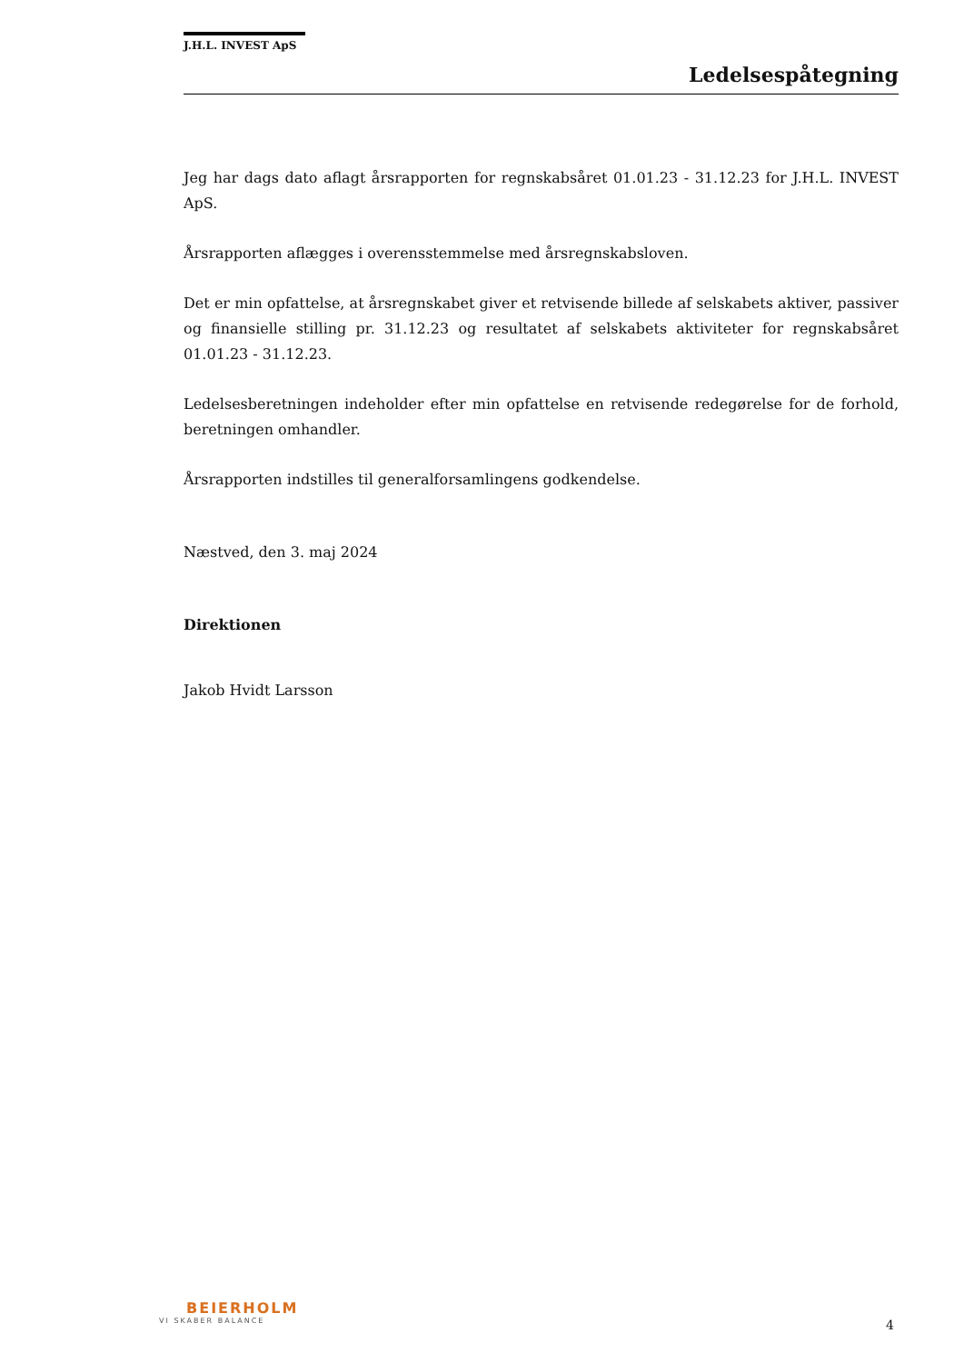J.H.L. INVEST ApS
Ledelsespåtegning
Jeg har dags dato aflagt årsrapporten for regnskabsåret 01.01.23 - 31.12.23 for J.H.L. INVEST ApS.
Årsrapporten aflægges i overensstemmelse med årsregnskabsloven.
Det er min opfattelse, at årsregnskabet giver et retvisende billede af selskabets aktiver, passiver og finansielle stilling pr. 31.12.23 og resultatet af selskabets aktiviteter for regnskabsåret 01.01.23 - 31.12.23.
Ledelsesberetningen indeholder efter min opfattelse en retvisende redegørelse for de forhold, beretningen omhandler.
Årsrapporten indstilles til generalforsamlingens godkendelse.
Næstved, den 3. maj 2024
Direktionen
Jakob Hvidt Larsson
BEIERHOLM
VI SKABER BALANCE
4